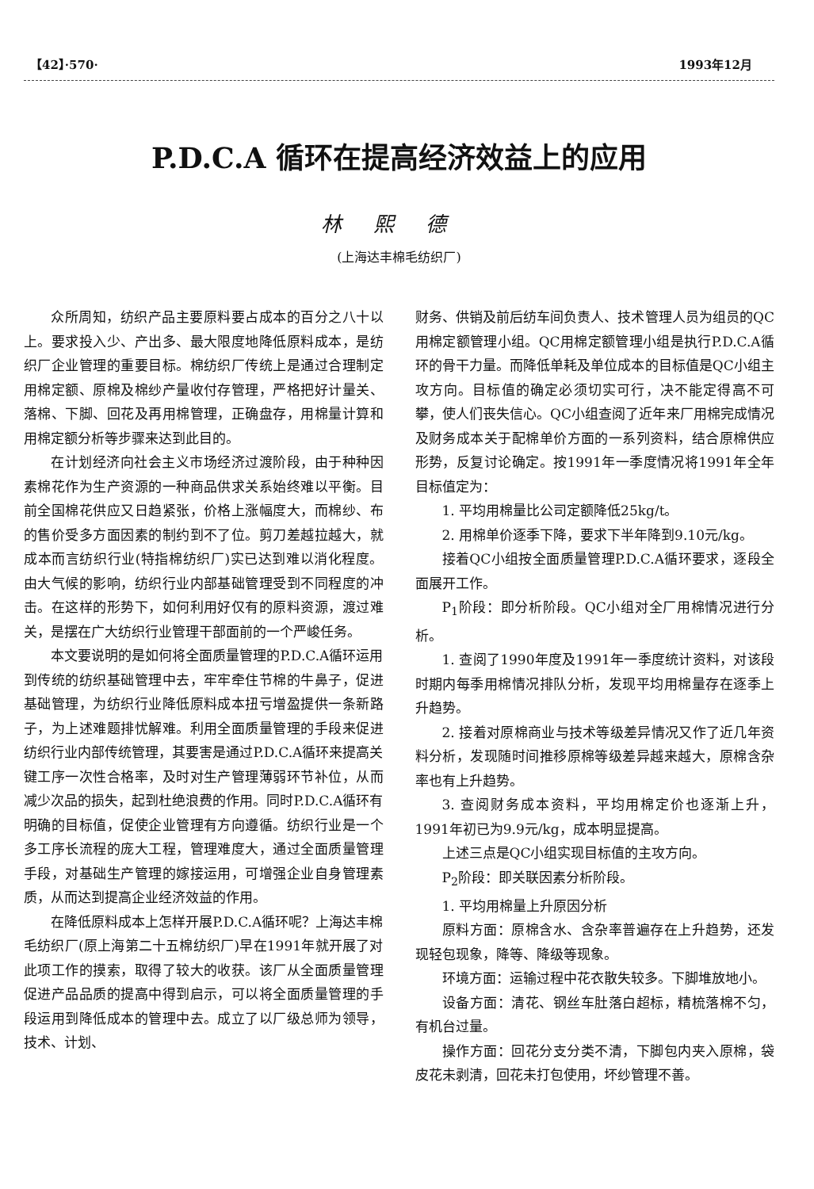【42】·570· 1993年12月
P.D.C.A 循环在提高经济效益上的应用
林熙德
(上海达丰棉毛纺织厂)
众所周知，纺织产品主要原料要占成本的百分之八十以上。要求投入少、产出多、最大限度地降低原料成本，是纺织厂企业管理的重要目标。棉纺织厂传统上是通过合理制定用棉定额、原棉及棉纱产量收付存管理，严格把好计量关、落棉、下脚、回花及再用棉管理，正确盘存，用棉量计算和用棉定额分析等步骤来达到此目的。
在计划经济向社会主义市场经济过渡阶段，由于种种因素棉花作为生产资源的一种商品供求关系始终难以平衡。目前全国棉花供应又日趋紧张，价格上涨幅度大，而棉纱、布的售价受多方面因素的制约到不了位。剪刀差越拉越大，就成本而言纺织行业(特指棉纺织厂)实已达到难以消化程度。由大气候的影响，纺织行业内部基础管理受到不同程度的冲击。在这样的形势下，如何利用好仅有的原料资源，渡过难关，是摆在广大纺织行业管理干部面前的一个严峻任务。
本文要说明的是如何将全面质量管理的P.D.C.A循环运用到传统的纺织基础管理中去，牢牢牵住节棉的牛鼻子，促进基础管理，为纺织行业降低原料成本扭亏增盈提供一条新路子，为上述难题排忧解难。利用全面质量管理的手段来促进纺织行业内部传统管理，其要害是通过P.D.C.A循环来提高关键工序一次性合格率，及时对生产管理薄弱环节补位，从而减少次品的损失，起到杜绝浪费的作用。同时P.D.C.A循环有明确的目标值，促使企业管理有方向遵循。纺织行业是一个多工序长流程的庞大工程，管理难度大，通过全面质量管理手段，对基础生产管理的嫁接运用，可增强企业自身管理素质，从而达到提高企业经济效益的作用。
在降低原料成本上怎样开展P.D.C.A循环呢？上海达丰棉毛纺织厂(原上海第二十五棉纺织厂)早在1991年就开展了对此项工作的摸索，取得了较大的收获。该厂从全面质量管理促进产品品质的提高中得到启示，可以将全面质量管理的手段运用到降低成本的管理中去。成立了以厂级总师为领导，技术、计划、
财务、供销及前后纺车间负责人、技术管理人员为组员的QC用棉定额管理小组。QC用棉定额管理小组是执行P.D.C.A循环的骨干力量。而降低单耗及单位成本的目标值是QC小组主攻方向。目标值的确定必须切实可行，决不能定得高不可攀，使人们丧失信心。QC小组查阅了近年来厂用棉完成情况及财务成本关于配棉单价方面的一系列资料，结合原棉供应形势，反复讨论确定。按1991年一季度情况将1991年全年目标值定为：
1. 平均用棉量比公司定额降低25kg/t。
2. 用棉单价逐季下降，要求下半年降到9.10元/kg。
接着QC小组按全面质量管理P.D.C.A循环要求，逐段全面展开工作。
P<sub>1</sub>阶段：即分析阶段。QC小组对全厂用棉情况进行分析。
1. 查阅了1990年度及1991年一季度统计资料，对该段时期内每季用棉情况排队分析，发现平均用棉量存在逐季上升趋势。
2. 接着对原棉商业与技术等级差异情况又作了近几年资料分析，发现随时间推移原棉等级差异越来越大，原棉含杂率也有上升趋势。
3. 查阅财务成本资料，平均用棉定价也逐渐上升，1991年初已为9.9元/kg，成本明显提高。
上述三点是QC小组实现目标值的主攻方向。
P<sub>2</sub>阶段：即关联因素分析阶段。
1. 平均用棉量上升原因分析
原料方面：原棉含水、含杂率普遍存在上升趋势，还发现轻包现象，降等、降级等现象。
环境方面：运输过程中花衣散失较多。下脚堆放地小。
设备方面：清花、钢丝车肚落白超标，精梳落棉不匀，有机台过量。
操作方面：回花分支分类不清，下脚包内夹入原棉，袋皮花未剥清，回花未打包使用，坏纱管理不善。